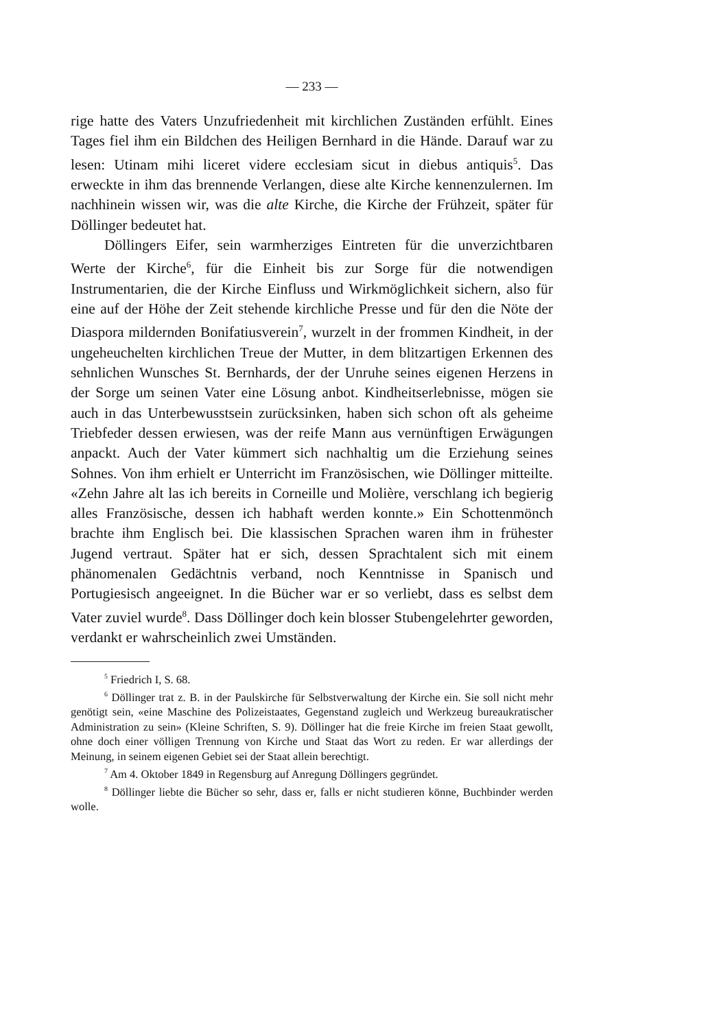— 233 —
rige hatte des Vaters Unzufriedenheit mit kirchlichen Zuständen erfühlt. Eines Tages fiel ihm ein Bildchen des Heiligen Bernhard in die Hände. Darauf war zu lesen: Utinam mihi liceret videre ecclesiam sicut in diebus antiquis<sup>5</sup>. Das erweckte in ihm das brennende Verlangen, diese alte Kirche kennenzulernen. Im nachhinein wissen wir, was die alte Kirche, die Kirche der Frühzeit, später für Döllinger bedeutet hat.
Döllingers Eifer, sein warmherziges Eintreten für die unverzichtbaren Werte der Kirche<sup>6</sup>, für die Einheit bis zur Sorge für die notwendigen Instrumentarien, die der Kirche Einfluss und Wirkmöglichkeit sichern, also für eine auf der Höhe der Zeit stehende kirchliche Presse und für den die Nöte der Diaspora mildernden Bonifatiusverein<sup>7</sup>, wurzelt in der frommen Kindheit, in der ungeheuchelten kirchlichen Treue der Mutter, in dem blitzartigen Erkennen des sehnlichen Wunsches St. Bernhards, der der Unruhe seines eigenen Herzens in der Sorge um seinen Vater eine Lösung anbot. Kindheitserlebnisse, mögen sie auch in das Unterbewusstsein zurücksinken, haben sich schon oft als geheime Triebfeder dessen erwiesen, was der reife Mann aus vernünftigen Erwägungen anpackt. Auch der Vater kümmert sich nachhaltig um die Erziehung seines Sohnes. Von ihm erhielt er Unterricht im Französischen, wie Döllinger mitteilte. «Zehn Jahre alt las ich bereits in Corneille und Molière, verschlang ich begierig alles Französische, dessen ich habhaft werden konnte.» Ein Schottenmönch brachte ihm Englisch bei. Die klassischen Sprachen waren ihm in frühester Jugend vertraut. Später hat er sich, dessen Sprachtalent sich mit einem phänomenalen Gedächtnis verband, noch Kenntnisse in Spanisch und Portugiesisch angeeignet. In die Bücher war er so verliebt, dass es selbst dem Vater zuviel wurde<sup>8</sup>. Dass Döllinger doch kein blosser Stubengelehrter geworden, verdankt er wahrscheinlich zwei Umständen.
<sup>5</sup> Friedrich I, S. 68.
<sup>6</sup> Döllinger trat z. B. in der Paulskirche für Selbstverwaltung der Kirche ein. Sie soll nicht mehr genötigt sein, «eine Maschine des Polizeistaates, Gegenstand zugleich und Werkzeug bureaukratischer Administration zu sein» (Kleine Schriften, S. 9). Döllinger hat die freie Kirche im freien Staat gewollt, ohne doch einer völligen Trennung von Kirche und Staat das Wort zu reden. Er war allerdings der Meinung, in seinem eigenen Gebiet sei der Staat allein berechtigt.
<sup>7</sup> Am 4. Oktober 1849 in Regensburg auf Anregung Döllingers gegründet.
<sup>8</sup> Döllinger liebte die Bücher so sehr, dass er, falls er nicht studieren könne, Buchbinder werden wolle.